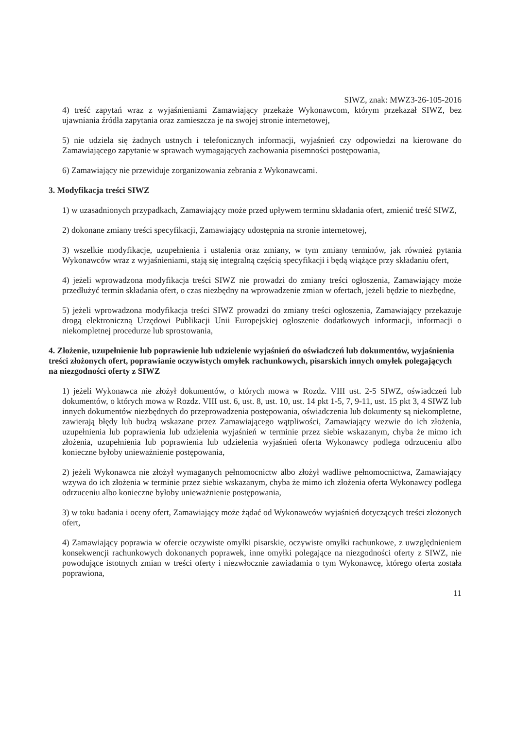SIWZ, znak: MWZ3-26-105-2016
4) treść zapytań wraz z wyjaśnieniami Zamawiający przekaże Wykonawcom, którym przekazał SIWZ, bez ujawniania źródła zapytania oraz zamieszcza je na swojej stronie internetowej,
5) nie udziela się żadnych ustnych i telefonicznych informacji, wyjaśnień czy odpowiedzi na kierowane do Zamawiającego zapytanie w sprawach wymagających zachowania pisemności postępowania,
6) Zamawiający nie przewiduje zorganizowania zebrania z Wykonawcami.
3. Modyfikacja treści SIWZ
1) w uzasadnionych przypadkach, Zamawiający może przed upływem terminu składania ofert, zmienić treść SIWZ,
2) dokonane zmiany treści specyfikacji, Zamawiający udostępnia na stronie internetowej,
3) wszelkie modyfikacje, uzupełnienia i ustalenia oraz zmiany, w tym zmiany terminów, jak również pytania Wykonawców wraz z wyjaśnieniami, stają się integralną częścią specyfikacji i będą wiążące przy składaniu ofert,
4) jeżeli wprowadzona modyfikacja treści SIWZ nie prowadzi do zmiany treści ogłoszenia, Zamawiający może przedłużyć termin składania ofert, o czas niezbędny na wprowadzenie zmian w ofertach, jeżeli będzie to niezbędne,
5) jeżeli wprowadzona modyfikacja treści SIWZ prowadzi do zmiany treści ogłoszenia, Zamawiający przekazuje drogą elektroniczną Urzędowi Publikacji Unii Europejskiej ogłoszenie dodatkowych informacji, informacji o niekompletnej procedurze lub sprostowania,
4. Złożenie, uzupełnienie lub poprawienie lub udzielenie wyjaśnień do oświadczeń lub dokumentów, wyjaśnienia treści złożonych ofert, poprawianie oczywistych omyłek rachunkowych, pisarskich innych omyłek polegających na niezgodności oferty z SIWZ
1) jeżeli Wykonawca nie złożył dokumentów, o których mowa w Rozdz. VIII ust. 2-5 SIWZ, oświadczeń lub dokumentów, o których mowa w Rozdz. VIII ust. 6, ust. 8, ust. 10, ust. 14 pkt 1-5, 7, 9-11, ust. 15 pkt 3, 4 SIWZ lub innych dokumentów niezbędnych do przeprowadzenia postępowania, oświadczenia lub dokumenty są niekompletne, zawierają błędy lub budzą wskazane przez Zamawiającego wątpliwości, Zamawiający wezwie do ich złożenia, uzupełnienia lub poprawienia lub udzielenia wyjaśnień w terminie przez siebie wskazanym, chyba że mimo ich złożenia, uzupełnienia lub poprawienia lub udzielenia wyjaśnień oferta Wykonawcy podlega odrzuceniu albo konieczne byłoby unieważnienie postępowania,
2) jeżeli Wykonawca nie złożył wymaganych pełnomocnictw albo złożył wadliwe pełnomocnictwa, Zamawiający wzywa do ich złożenia w terminie przez siebie wskazanym, chyba że mimo ich złożenia oferta Wykonawcy podlega odrzuceniu albo konieczne byłoby unieważnienie postępowania,
3) w toku badania i oceny ofert, Zamawiający może żądać od Wykonawców wyjaśnień dotyczących treści złożonych ofert,
4) Zamawiający poprawia w ofercie oczywiste omyłki pisarskie, oczywiste omyłki rachunkowe, z uwzględnieniem konsekwencji rachunkowych dokonanych poprawek, inne omyłki polegające na niezgodności oferty z SIWZ, nie powodujące istotnych zmian w treści oferty i niezwłocznie zawiadamia o tym Wykonawcę, którego oferta została poprawiona,
11